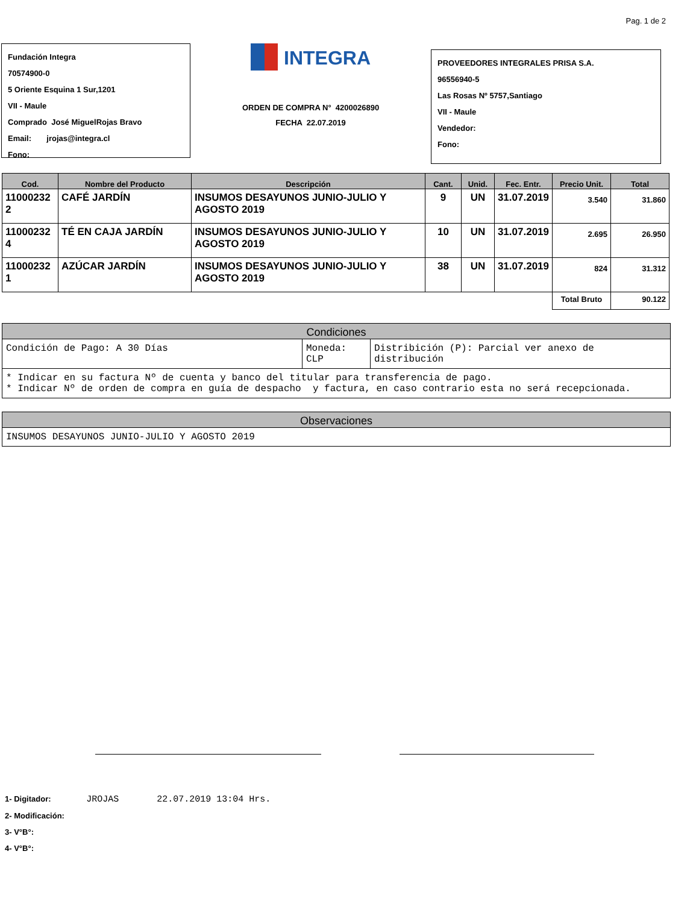Pag. 1 de 2
Fundación Integra
70574900-0
5 Oriente Esquina 1 Sur,1201
VII - Maule
Comprado José MiguelRojas Bravo
Email: jrojas@integra.cl
Fono:
INTEGRA
ORDEN DE COMPRA N° 4200026890
FECHA 22.07.2019
PROVEEDORES INTEGRALES PRISA S.A.
96556940-5
Las Rosas Nº 5757,Santiago
VII - Maule
Vendedor:
Fono:
| Cod. | Nombre del Producto | Descripción | Cant. | Unid. | Fec. Entr. | Precio Unit. | Total |
| --- | --- | --- | --- | --- | --- | --- | --- |
| 11000232 2 | CAFÉ JARDÍN | INSUMOS DESAYUNOS JUNIO-JULIO Y AGOSTO 2019 | 9 | UN | 31.07.2019 | 3.540 | 31.860 |
| 11000232 4 | TÉ EN CAJA JARDÍN | INSUMOS DESAYUNOS JUNIO-JULIO Y AGOSTO 2019 | 10 | UN | 31.07.2019 | 2.695 | 26.950 |
| 11000232 1 | AZÚCAR JARDÍN | INSUMOS DESAYUNOS JUNIO-JULIO Y AGOSTO 2019 | 38 | UN | 31.07.2019 | 824 | 31.312 |
| | | | | | | Total Bruto | 90.122 |
Condiciones
| Condición de Pago: A 30 Días | Moneda: CLP | Distribición (P): Parcial ver anexo de distribución |
* Indicar en su factura Nº de cuenta y banco del titular para transferencia de pago.
* Indicar Nº de orden de compra en guía de despacho y factura, en caso contrario esta no será recepcionada.
Observaciones
INSUMOS DESAYUNOS JUNIO-JULIO Y AGOSTO 2019
1- Digitador: JROJAS 22.07.2019 13:04 Hrs.
2- Modificación:
3- V°B°:
4- V°B°: